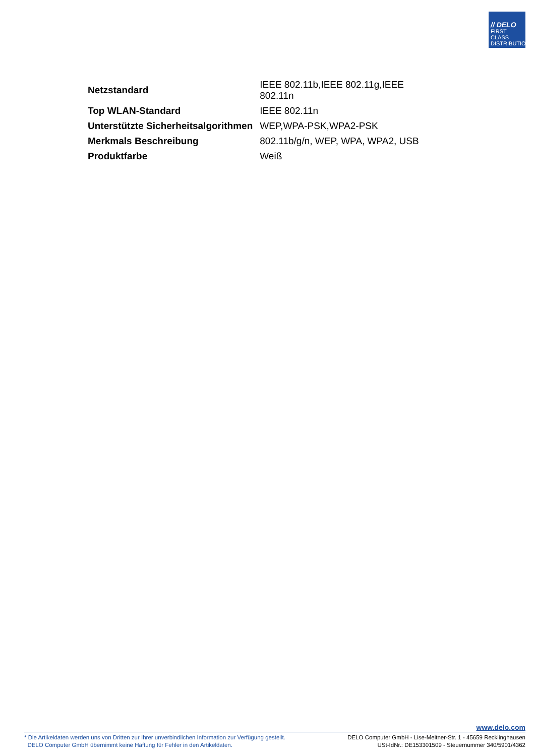// DELO
FIRST CLASS
DISTRIBUTION
| Netzstandard | IEEE 802.11b,IEEE 802.11g,IEEE 802.11n |
| Top WLAN-Standard | IEEE 802.11n |
| Unterstützte Sicherheitsalgorithmen | WEP,WPA-PSK,WPA2-PSK |
| Merkmals Beschreibung | 802.11b/g/n, WEP, WPA, WPA2, USB |
| Produktfarbe | Weiß |
www.delo.com
* Die Artikeldaten werden uns von Dritten zur Ihrer unverbindlichen Information zur Verfügung gestellt.
DELO Computer GmbH übernimmt keine Haftung für Fehler in den Artikeldaten.
DELO Computer GmbH - Lise-Meitner-Str. 1 - 45659 Recklinghausen
USt-IdNr.: DE153301509 - Steuernummer 340/5901/4362